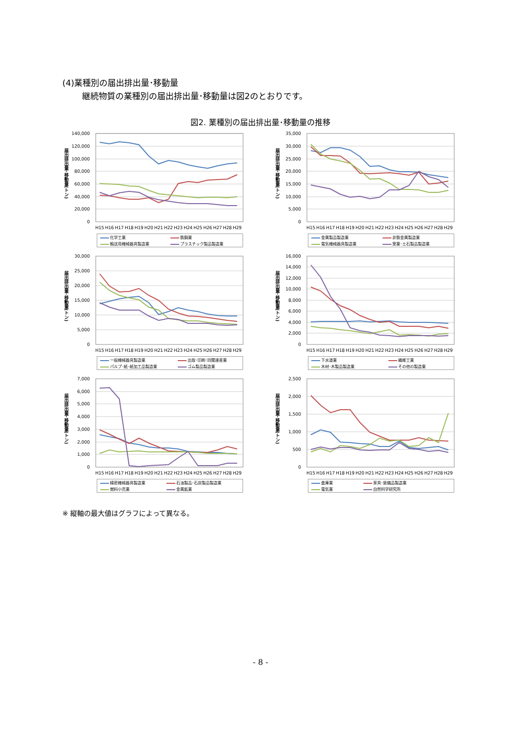(4)業種別の届出排出量･移動量
継続物質の業種別の届出排出量･移動量は図2のとおりです。
図2. 業種別の届出排出量･移動量の推移
届出排出量･移動量(トン)
140,000
120,000
100,000
80,000
60,000
40,000
20,000
0
H15
H16
H17
H18
H19
H20
H21
H22
H23
H24
H25
H26
H27
H28
H29
| 化学工業 | 鉄鋼業 |
| 輸送用機械器具製造業 | プラスチック製品製造業 |
届出排出量･移動量(トン)
35,000
30,000
25,000
20,000
15,000
10,000
5,000
0
H15
H16
H17
H18
H19
H20
H21
H22
H23
H24
H25
H26
H27
H28
H29
| 金属製品製造業 | 非鉄金属製造業 |
| 電気機械器具製造業 | 窯業･土石製品製造業 |
届出排出量･移動量(トン)
30,000
25,000
20,000
15,000
10,000
5,000
0
H15
H16
H17
H18
H19
H20
H21
H22
H23
H24
H25
H26
H27
H28
H29
| 一般機械器具製造業 | 出版･印刷･同関連産業 |
| パルプ･紙･紙加工品製造業 | ゴム製品製造業 |
届出排出量･移動量(トン)
16,000
14,000
12,000
10,000
8,000
6,000
4,000
2,000
0
H15
H16
H17
H18
H19
H20
H21
H22
H23
H24
H25
H26
H27
H28
H29
| 下水道業 | 繊維工業 |
| 木材･木製品製造業 | その他の製造業 |
届出排出量･移動量(トン)
7,000
6,000
5,000
4,000
3,000
2,000
1,000
0
H15
H16
H17
H18
H19
H20
H21
H22
H23
H24
H25
H26
H27
H28
H29
| 精密機械器具製造業 | 石油製品･石炭製品製造業 |
| 燃料小売業 | 金属鉱業 |
届出排出量･移動量(トン)
2,500
2,000
1,500
1,000
500
0
H15
H16
H17
H18
H19
H20
H21
H22
H23
H24
H25
H26
H27
H28
H29
| 倉庫業 | 家具･装備品製造業 |
| 電気業 | 自然科学研究所 |
※ 縦軸の最大値はグラフによって異なる。
- 8 -